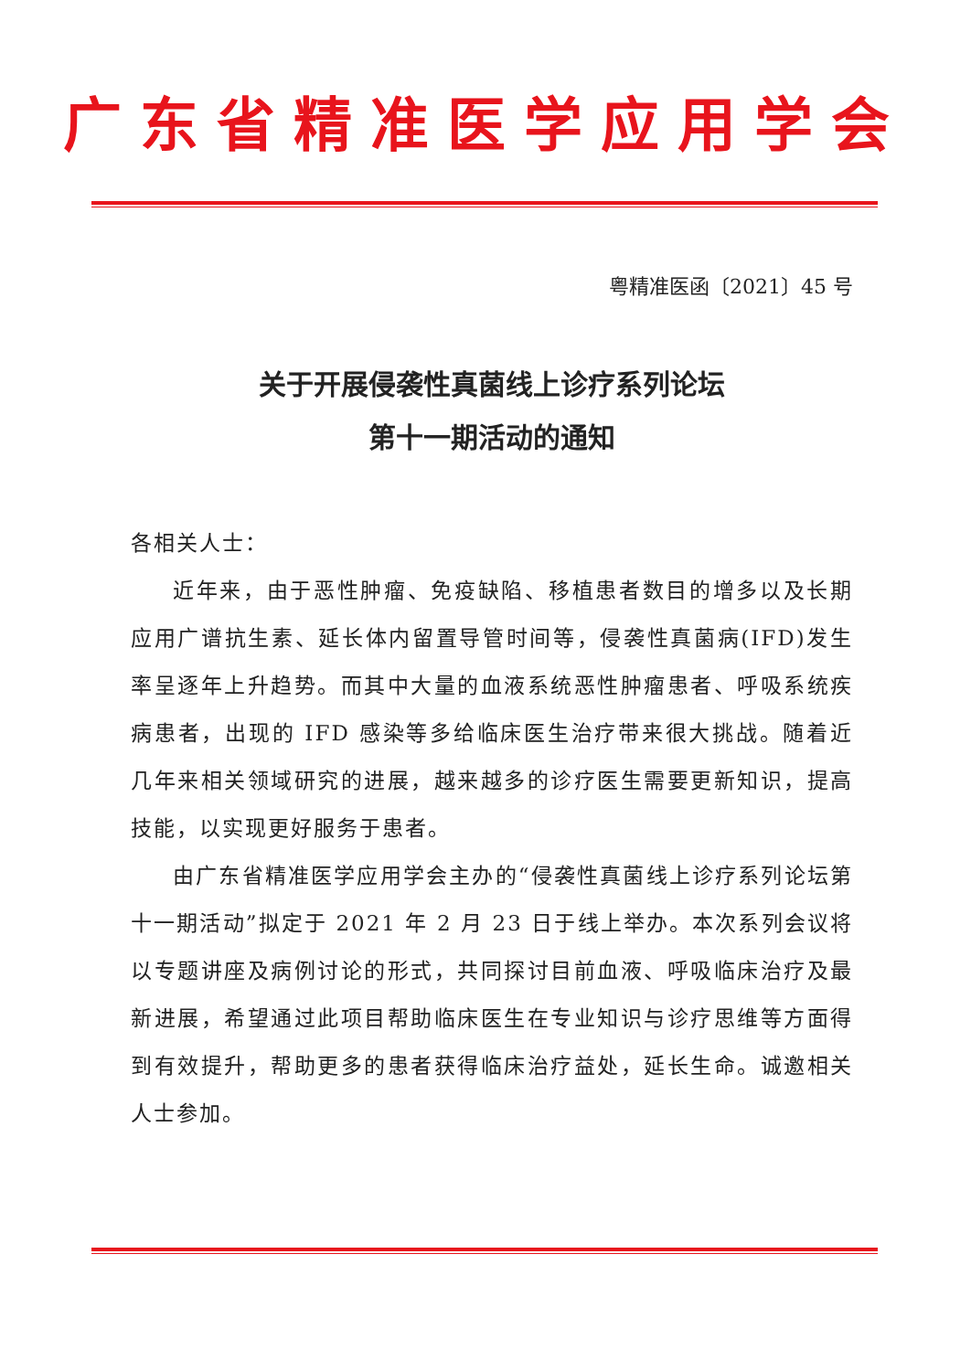广东省精准医学应用学会
粤精准医函〔2021〕45 号
关于开展侵袭性真菌线上诊疗系列论坛
第十一期活动的通知
各相关人士：
近年来，由于恶性肿瘤、免疫缺陷、移植患者数目的增多以及长期应用广谱抗生素、延长体内留置导管时间等，侵袭性真菌病(IFD)发生率呈逐年上升趋势。而其中大量的血液系统恶性肿瘤患者、呼吸系统疾病患者，出现的 IFD 感染等多给临床医生治疗带来很大挑战。随着近几年来相关领域研究的进展，越来越多的诊疗医生需要更新知识，提高技能，以实现更好服务于患者。
由广东省精准医学应用学会主办的“侵袭性真菌线上诊疗系列论坛第十一期活动”拟定于 2021 年 2 月 23 日于线上举办。本次系列会议将以专题讲座及病例讨论的形式，共同探讨目前血液、呼吸临床治疗及最新进展，希望通过此项目帮助临床医生在专业知识与诊疗思维等方面得到有效提升，帮助更多的患者获得临床治疗益处，延长生命。诚邀相关人士参加。